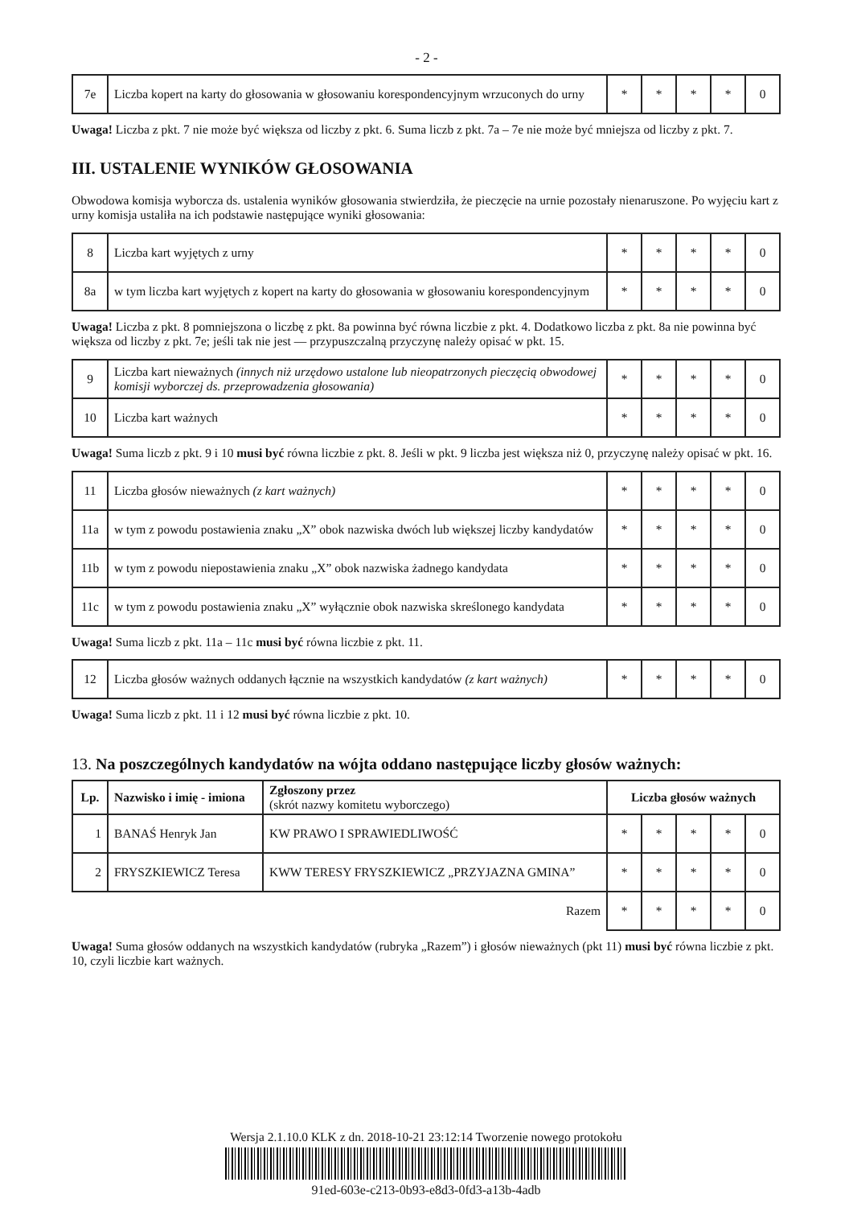- 2 -
| 7e | Liczba kopert na karty do głosowania w głosowaniu korespondencyjnym wrzuconych do urny | * | * | * | * | 0 |
Uwaga! Liczba z pkt. 7 nie może być większa od liczby z pkt. 6. Suma liczb z pkt. 7a – 7e nie może być mniejsza od liczby z pkt. 7.
III. USTALENIE WYNIKÓW GŁOSOWANIA
Obwodowa komisja wyborcza ds. ustalenia wyników głosowania stwierdziła, że pieczęcie na urnie pozostały nienaruszone. Po wyjęciu kart z urny komisja ustaliła na ich podstawie następujące wyniki głosowania:
| 8 | Liczba kart wyjętych z urny | * | * | * | * | 0 |
| 8a | w tym liczba kart wyjętych z kopert na karty do głosowania w głosowaniu korespondencyjnym | * | * | * | * | 0 |
Uwaga! Liczba z pkt. 8 pomniejszona o liczbę z pkt. 8a powinna być równa liczbie z pkt. 4. Dodatkowo liczba z pkt. 8a nie powinna być większa od liczby z pkt. 7e; jeśli tak nie jest — przypuszczalną przyczynę należy opisać w pkt. 15.
| 9 | Liczba kart nieważnych (innych niż urzędowo ustalone lub nieopatrzonych pieczęcią obwodowej komisji wyborczej ds. przeprowadzenia głosowania) | * | * | * | * | 0 |
| 10 | Liczba kart ważnych | * | * | * | * | 0 |
Uwaga! Suma liczb z pkt. 9 i 10 musi być równa liczbie z pkt. 8. Jeśli w pkt. 9 liczba jest większa niż 0, przyczynę należy opisać w pkt. 16.
| 11 | Liczba głosów nieważnych (z kart ważnych) | * | * | * | * | 0 |
| 11a | w tym z powodu postawienia znaku „X” obok nazwiska dwóch lub większej liczby kandydatów | * | * | * | * | 0 |
| 11b | w tym z powodu niepostawienia znaku „X” obok nazwiska żadnego kandydata | * | * | * | * | 0 |
| 11c | w tym z powodu postawienia znaku „X” wyłącznie obok nazwiska skreślonego kandydata | * | * | * | * | 0 |
Uwaga! Suma liczb z pkt. 11a – 11c musi być równa liczbie z pkt. 11.
| 12 | Liczba głosów ważnych oddanych łącznie na wszystkich kandydatów (z kart ważnych) | * | * | * | * | 0 |
Uwaga! Suma liczb z pkt. 11 i 12 musi być równa liczbie z pkt. 10.
13. Na poszczególnych kandydatów na wójta oddano następujące liczby głosów ważnych:
| Lp. | Nazwisko i imię - imiona | Zgłoszony przez (skrót nazwy komitetu wyborczego) | Liczba głosów ważnych | | | | |
| --- | --- | --- | --- | --- | --- | --- | --- |
| 1 | BANAŚ Henryk Jan | KW PRAWO I SPRAWIEDLIWOŚĆ | * | * | * | * | 0 |
| 2 | FRYSZKIEWICZ Teresa | KWW TERESY FRYSZKIEWICZ „PRZYJAZNA GMINA” | * | * | * | * | 0 |
| Razem | | | * | * | * | * | 0 |
Uwaga! Suma głosów oddanych na wszystkich kandydatów (rubryka „Razem”) i głosów nieważnych (pkt 11) musi być równa liczbie z pkt. 10, czyli liczbie kart ważnych.
Wersja 2.1.10.0 KLK z dn. 2018-10-21 23:12:14 Tworzenie nowego protokołu
91ed-603e-c213-0b93-e8d3-0fd3-a13b-4adb